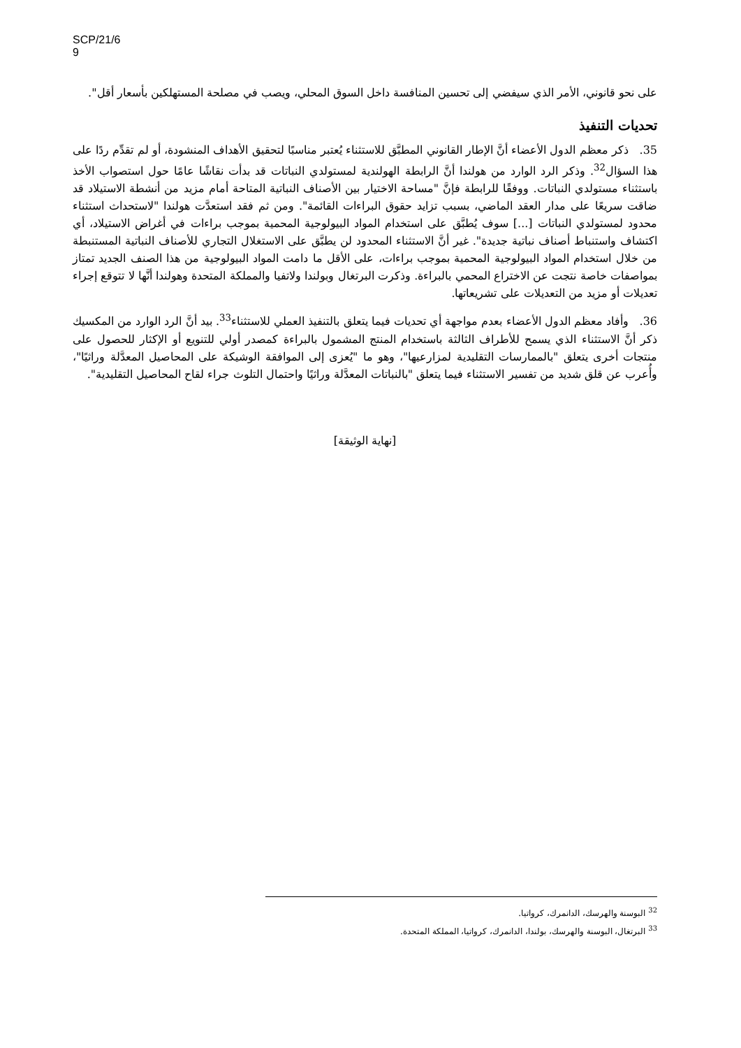SCP/21/6
9
على نحو قانوني، الأمر الذي سيفضي إلى تحسين المنافسة داخل السوق المحلي، ويصب في مصلحة المستهلكين بأسعار أقل".
تحديات التنفيذ
35. ذكر معظم الدول الأعضاء أنَّ الإطار القانوني المطبَّق للاستثناء يُعتبر مناسبًا لتحقيق الأهداف المنشودة، أو لم تقدِّم ردًا على هذا السؤال<sup>32</sup>. وذكر الرد الوارد من هولندا أنَّ الرابطة الهولندية لمستولدي النباتات قد بدأت نقاشًا عامًا حول استصواب الأخذ باستثناء مستولدي النباتات. ووفقًا للرابطة فإنَّ "مساحة الاختيار بين الأصناف النباتية المتاحة أمام مزيد من أنشطة الاستيلاد قد ضاقت سريعًا على مدار العقد الماضي، بسبب تزايد حقوق البراءات القائمة". ومن ثم فقد استعدَّت هولندا "لاستحداث استثناء محدود لمستولدي النباتات [...] سوف يُطبَّق على استخدام المواد البيولوجية المحمية بموجب براءات في أغراض الاستيلاد، أي اكتشاف واستنباط أصناف نباتية جديدة". غير أنَّ الاستثناء المحدود لن يطبَّق على الاستغلال التجاري للأصناف النباتية المستنبطة من خلال استخدام المواد البيولوجية المحمية بموجب براءات، على الأقل ما دامت المواد البيولوجية من هذا الصنف الجديد تمتاز بمواصفات خاصة نتجت عن الاختراع المحمي بالبراءة. وذكرت البرتغال وبولندا ولاتفيا والمملكة المتحدة وهولندا أنَّها لا تتوقع إجراء تعديلات أو مزيد من التعديلات على تشريعاتها.
36. وأفاد معظم الدول الأعضاء بعدم مواجهة أي تحديات فيما يتعلق بالتنفيذ العملي للاستثناء<sup>33</sup>. بيد أنَّ الرد الوارد من المكسيك ذكر أنَّ الاستثناء الذي يسمح للأطراف الثالثة باستخدام المنتج المشمول بالبراءة كمصدر أولي للتنويع أو الإكثار للحصول على منتجات أخرى يتعلق "بالممارسات التقليدية لمزارعيها"، وهو ما "يُعزى إلى الموافقة الوشيكة على المحاصيل المعدَّلة وراثيًا"، وأُعرب عن قلق شديد من تفسير الاستثناء فيما يتعلق "بالنباتات المعدَّلة وراثيًا واحتمال التلوث جراء لقاح المحاصيل التقليدية".
[نهاية الوثيقة]
<sup>32</sup> البوسنة والهرسك، الدانمرك، كرواتيا.
<sup>33</sup> البرتغال، البوسنة والهرسك، بولندا، الدانمرك، كرواتيا، المملكة المتحدة.